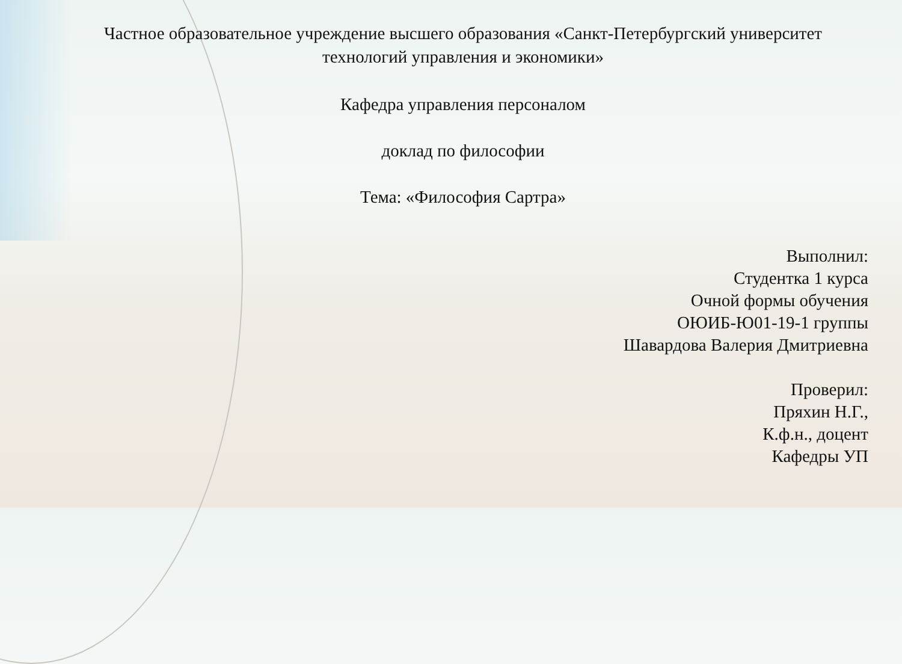Частное образовательное учреждение высшего образования «Санкт-Петербургский университет технологий управления и экономики»
Кафедра управления персоналом
доклад по философии
Тема: «Философия Сартра»
Выполнил:
Студентка 1 курса
Очной формы обучения
ОЮИБ-Ю01-19-1 группы
Шавардова Валерия Дмитриевна
Проверил:
Пряхин Н.Г.,
К.ф.н., доцент
Кафедры УП